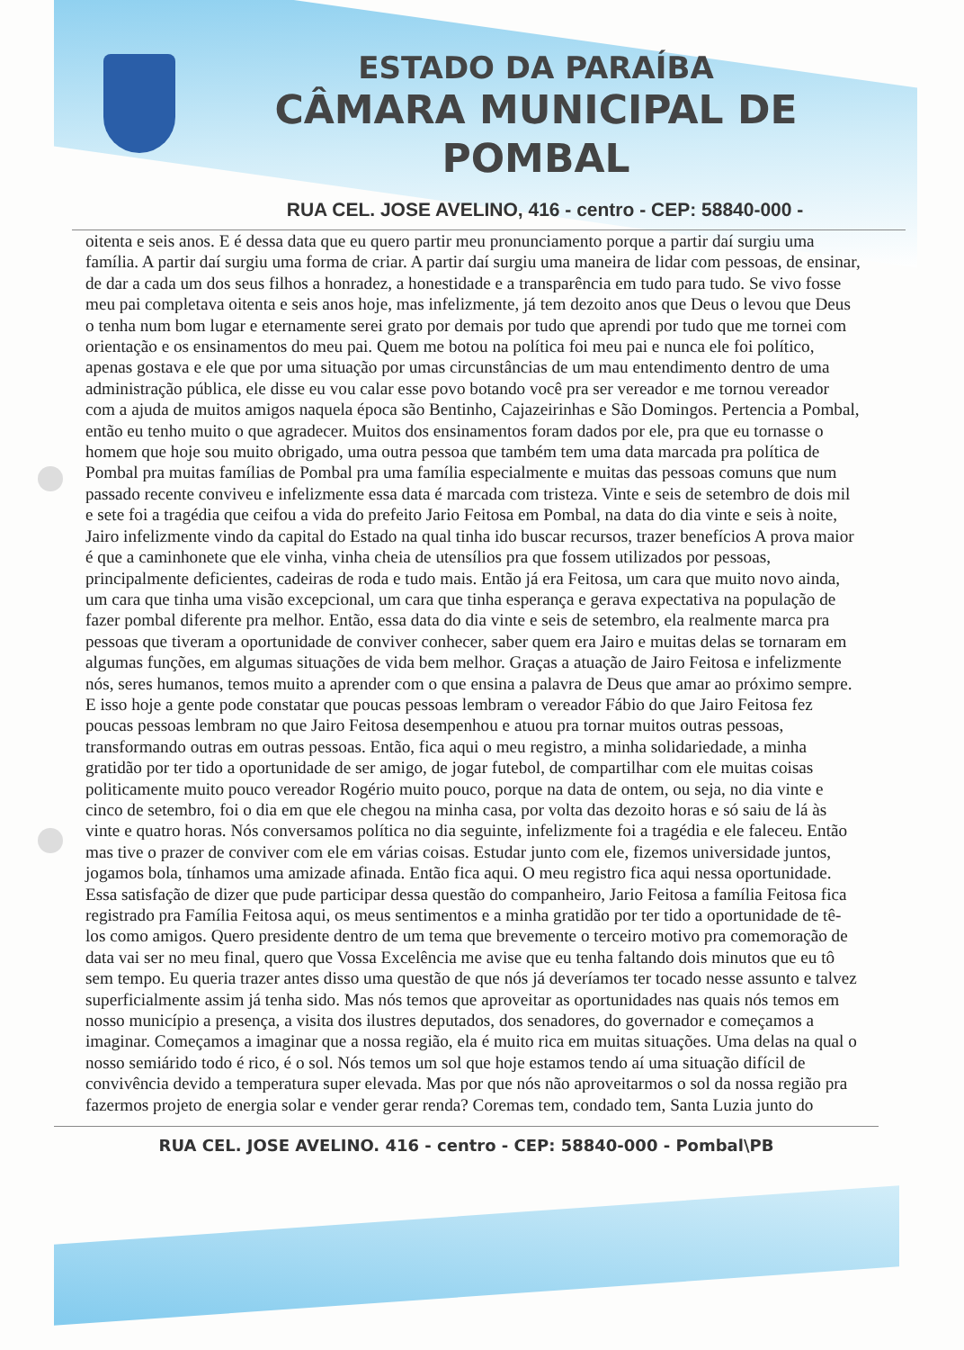ESTADO DA PARAÍBA
CÂMARA MUNICIPAL DE
POMBAL
RUA CEL. JOSE AVELINO, 416 - centro - CEP: 58840-000 -
oitenta e seis anos. E é dessa data que eu quero partir meu pronunciamento porque a partir daí surgiu uma família. A partir daí surgiu uma forma de criar. A partir daí surgiu uma maneira de lidar com pessoas, de ensinar, de dar a cada um dos seus filhos a honradez, a honestidade e a transparência em tudo para tudo. Se vivo fosse meu pai completava oitenta e seis anos hoje, mas infelizmente, já tem dezoito anos que Deus o levou que Deus o tenha num bom lugar e eternamente serei grato por demais por tudo que aprendi por tudo que me tornei com orientação e os ensinamentos do meu pai. Quem me botou na política foi meu pai e nunca ele foi político, apenas gostava e ele que por uma situação por umas circunstâncias de um mau entendimento dentro de uma administração pública, ele disse eu vou calar esse povo botando você pra ser vereador e me tornou vereador com a ajuda de muitos amigos naquela época são Bentinho, Cajazeirinhas e São Domingos. Pertencia a Pombal, então eu tenho muito o que agradecer. Muitos dos ensinamentos foram dados por ele, pra que eu tornasse o homem que hoje sou muito obrigado, uma outra pessoa que também tem uma data marcada pra política de Pombal pra muitas famílias de Pombal pra uma família especialmente e muitas das pessoas comuns que num passado recente conviveu e infelizmente essa data é marcada com tristeza. Vinte e seis de setembro de dois mil e sete foi a tragédia que ceifou a vida do prefeito Jario Feitosa em Pombal, na data do dia vinte e seis à noite, Jairo infelizmente vindo da capital do Estado na qual tinha ido buscar recursos, trazer benefícios A prova maior é que a caminhonete que ele vinha, vinha cheia de utensílios pra que fossem utilizados por pessoas, principalmente deficientes, cadeiras de roda e tudo mais. Então já era Feitosa, um cara que muito novo ainda, um cara que tinha uma visão excepcional, um cara que tinha esperança e gerava expectativa na população de fazer pombal diferente pra melhor. Então, essa data do dia vinte e seis de setembro, ela realmente marca pra pessoas que tiveram a oportunidade de conviver conhecer, saber quem era Jairo e muitas delas se tornaram em algumas funções, em algumas situações de vida bem melhor. Graças a atuação de Jairo Feitosa e infelizmente nós, seres humanos, temos muito a aprender com o que ensina a palavra de Deus que amar ao próximo sempre. E isso hoje a gente pode constatar que poucas pessoas lembram o vereador Fábio do que Jairo Feitosa fez poucas pessoas lembram no que Jairo Feitosa desempenhou e atuou pra tornar muitos outras pessoas, transformando outras em outras pessoas. Então, fica aqui o meu registro, a minha solidariedade, a minha gratidão por ter tido a oportunidade de ser amigo, de jogar futebol, de compartilhar com ele muitas coisas politicamente muito pouco vereador Rogério muito pouco, porque na data de ontem, ou seja, no dia vinte e cinco de setembro, foi o dia em que ele chegou na minha casa, por volta das dezoito horas e só saiu de lá às vinte e quatro horas. Nós conversamos política no dia seguinte, infelizmente foi a tragédia e ele faleceu. Então mas tive o prazer de conviver com ele em várias coisas. Estudar junto com ele, fizemos universidade juntos, jogamos bola, tínhamos uma amizade afinada. Então fica aqui. O meu registro fica aqui nessa oportunidade. Essa satisfação de dizer que pude participar dessa questão do companheiro, Jario Feitosa a família Feitosa fica registrado pra Família Feitosa aqui, os meus sentimentos e a minha gratidão por ter tido a oportunidade de tê-los como amigos. Quero presidente dentro de um tema que brevemente o terceiro motivo pra comemoração de data vai ser no meu final, quero que Vossa Excelência me avise que eu tenha faltando dois minutos que eu tô sem tempo. Eu queria trazer antes disso uma questão de que nós já deveríamos ter tocado nesse assunto e talvez superficialmente assim já tenha sido. Mas nós temos que aproveitar as oportunidades nas quais nós temos em nosso município a presença, a visita dos ilustres deputados, dos senadores, do governador e começamos a imaginar. Começamos a imaginar que a nossa região, ela é muito rica em muitas situações. Uma delas na qual o nosso semiárido todo é rico, é o sol. Nós temos um sol que hoje estamos tendo aí uma situação difícil de convivência devido a temperatura super elevada. Mas por que nós não aproveitarmos o sol da nossa região pra fazermos projeto de energia solar e vender gerar renda? Coremas tem, condado tem, Santa Luzia junto do
RUA CEL. JOSE AVELINO. 416 - centro - CEP: 58840-000 - Pombal\PB